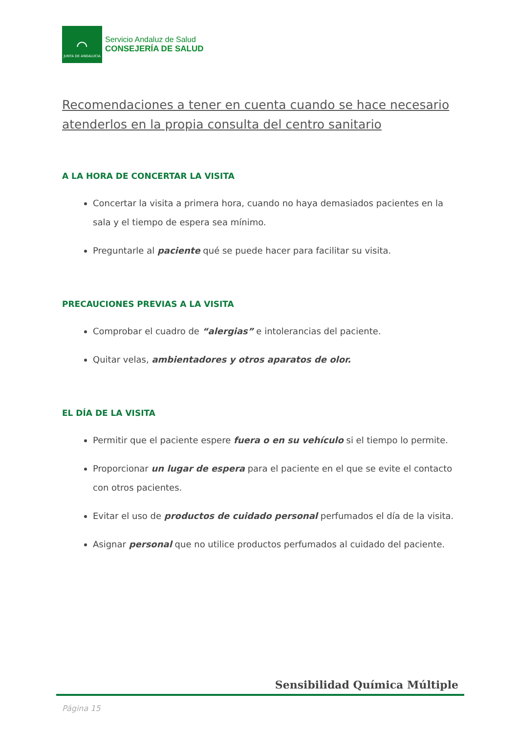⌒
JUNTA DE ANDALUCIA
Servicio Andaluz de Salud
CONSEJERÍA DE SALUD
Recomendaciones a tener en cuenta cuando se hace necesario atenderlos en la propia consulta del centro sanitario
A LA HORA DE CONCERTAR LA VISITA
Concertar la visita a primera hora, cuando no haya demasiados pacientes en la sala y el tiempo de espera sea mínimo.
Preguntarle al paciente qué se puede hacer para facilitar su visita.
PRECAUCIONES PREVIAS A LA VISITA
Comprobar el cuadro de “alergias” e intolerancias del paciente.
Quitar velas, ambientadores y otros aparatos de olor.
EL DÍA DE LA VISITA
Permitir que el paciente espere fuera o en su vehículo si el tiempo lo permite.
Proporcionar un lugar de espera para el paciente en el que se evite el contacto con otros pacientes.
Evitar el uso de productos de cuidado personal perfumados el día de la visita.
Asignar personal que no utilice productos perfumados al cuidado del paciente.
Sensibilidad Química Múltiple
Página 15